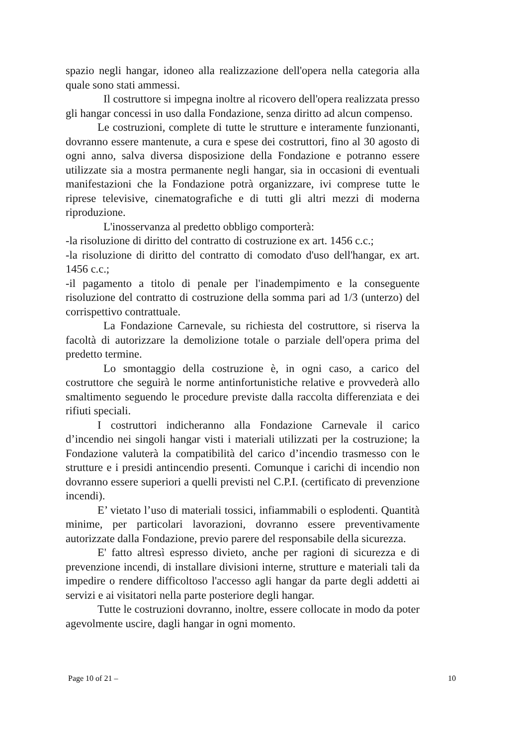spazio negli hangar, idoneo alla realizzazione dell'opera nella categoria alla quale sono stati ammessi.
Il costruttore si impegna inoltre al ricovero dell'opera realizzata presso gli hangar concessi in uso dalla Fondazione, senza diritto ad alcun compenso.
Le costruzioni, complete di tutte le strutture e interamente funzionanti, dovranno essere mantenute, a cura e spese dei costruttori, fino al 30 agosto di ogni anno, salva diversa disposizione della Fondazione e potranno essere utilizzate sia a mostra permanente negli hangar, sia in occasioni di eventuali manifestazioni che la Fondazione potrà organizzare, ivi comprese tutte le riprese televisive, cinematografiche e di tutti gli altri mezzi di moderna riproduzione.
L'inosservanza al predetto obbligo comporterà:
-la risoluzione di diritto del contratto di costruzione ex art. 1456 c.c.;
-la risoluzione di diritto del contratto di comodato d'uso dell'hangar, ex art. 1456 c.c.;
-il pagamento a titolo di penale per l'inadempimento e la conseguente risoluzione del contratto di costruzione della somma pari ad 1/3 (unterzo) del corrispettivo contrattuale.
La Fondazione Carnevale, su richiesta del costruttore, si riserva la facoltà di autorizzare la demolizione totale o parziale dell'opera prima del predetto termine.
Lo smontaggio della costruzione è, in ogni caso, a carico del costruttore che seguirà le norme antinfortunistiche relative e provvederà allo smaltimento seguendo le procedure previste dalla raccolta differenziata e dei rifiuti speciali.
I costruttori indicheranno alla Fondazione Carnevale il carico d’incendio nei singoli hangar visti i materiali utilizzati per la costruzione; la Fondazione valuterà la compatibilità del carico d’incendio trasmesso con le strutture e i presidi antincendio presenti. Comunque i carichi di incendio non dovranno essere superiori a quelli previsti nel C.P.I. (certificato di prevenzione incendi).
E’ vietato l’uso di materiali tossici, infiammabili o esplodenti. Quantità minime, per particolari lavorazioni, dovranno essere preventivamente autorizzate dalla Fondazione, previo parere del responsabile della sicurezza.
E' fatto altresì espresso divieto, anche per ragioni di sicurezza e di prevenzione incendi, di installare divisioni interne, strutture e materiali tali da impedire o rendere difficoltoso l'accesso agli hangar da parte degli addetti ai servizi e ai visitatori nella parte posteriore degli hangar.
Tutte le costruzioni dovranno, inoltre, essere collocate in modo da poter agevolmente uscire, dagli hangar in ogni momento.
Page 10 of 21 – 10